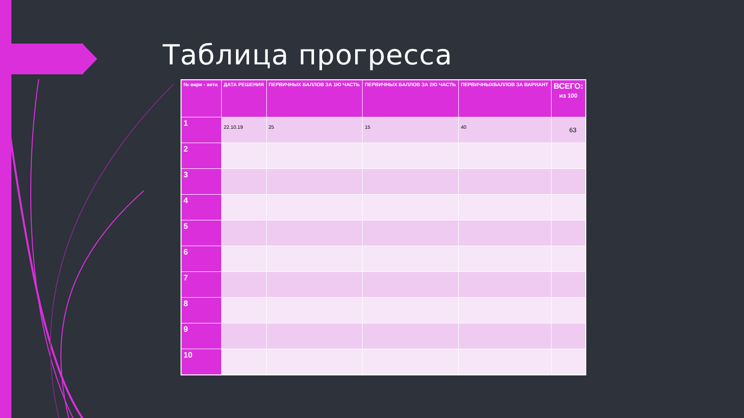Таблица прогресса
| № вари - анта | ДАТА РЕШЕНИЯ | ПЕРВИЧНЫХ БАЛЛОВ ЗА 1Ю ЧАСТЬ | ПЕРВИЧНЫХ БАЛЛОВ ЗА 2Ю ЧАСТЬ | ПЕРВИЧНЫХБАЛЛОВ ЗА ВАРИАНТ | ВСЕГО: из 100 |
| --- | --- | --- | --- | --- | --- |
| 1 | 22.10.19 | 25 | 15 | 40 | 63 |
| 2 | | | | | |
| 3 | | | | | |
| 4 | | | | | |
| 5 | | | | | |
| 6 | | | | | |
| 7 | | | | | |
| 8 | | | | | |
| 9 | | | | | |
| 10 | | | | | |